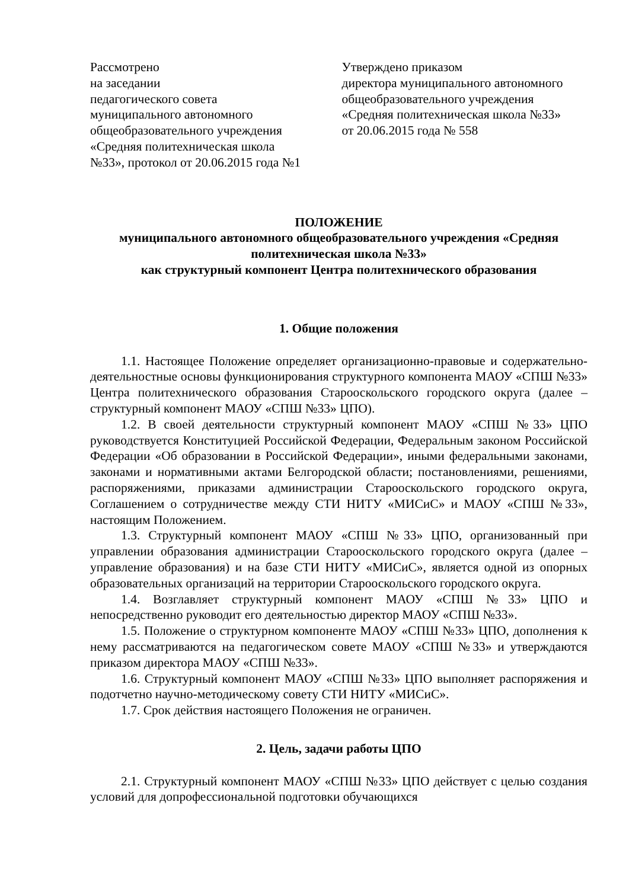Рассмотрено
на заседании
педагогического совета
муниципального автономного
общеобразовательного учреждения
«Средняя политехническая школа
№33», протокол от 20.06.2015 года №1
Утверждено приказом
директора муниципального автономного общеобразовательного учреждения
«Средняя политехническая школа №33»
от 20.06.2015 года № 558
ПОЛОЖЕНИЕ
муниципального автономного общеобразовательного учреждения «Средняя политехническая школа №33»
как структурный компонент Центра политехнического образования
1. Общие положения
1.1. Настоящее Положение определяет организационно-правовые и содержательно-деятельностные основы функционирования структурного компонента МАОУ «СПШ №33» Центра политехнического образования Старооскольского городского округа (далее – структурный компонент МАОУ «СПШ №33» ЦПО).
1.2. В своей деятельности структурный компонент МАОУ «СПШ №33» ЦПО руководствуется Конституцией Российской Федерации, Федеральным законом Российской Федерации «Об образовании в Российской Федерации», иными федеральными законами, законами и нормативными актами Белгородской области; постановлениями, решениями, распоряжениями, приказами администрации Старооскольского городского округа, Соглашением о сотрудничестве между СТИ НИТУ «МИСиС» и МАОУ «СПШ №33», настоящим Положением.
1.3. Структурный компонент МАОУ «СПШ №33» ЦПО, организованный при управлении образования администрации Старооскольского городского округа (далее – управление образования) и на базе СТИ НИТУ «МИСиС», является одной из опорных образовательных организаций на территории Старооскольского городского округа.
1.4. Возглавляет структурный компонент МАОУ «СПШ №33» ЦПО и непосредственно руководит его деятельностью директор МАОУ «СПШ №33».
1.5. Положение о структурном компоненте МАОУ «СПШ №33» ЦПО, дополнения к нему рассматриваются на педагогическом совете МАОУ «СПШ №33» и утверждаются приказом директора МАОУ «СПШ №33».
1.6. Структурный компонент МАОУ «СПШ №33» ЦПО выполняет распоряжения и подотчетно научно-методическому совету СТИ НИТУ «МИСиС».
1.7. Срок действия настоящего Положения не ограничен.
2. Цель, задачи работы ЦПО
2.1. Структурный компонент МАОУ «СПШ №33» ЦПО действует с целью создания условий для допрофессиональной подготовки обучающихся